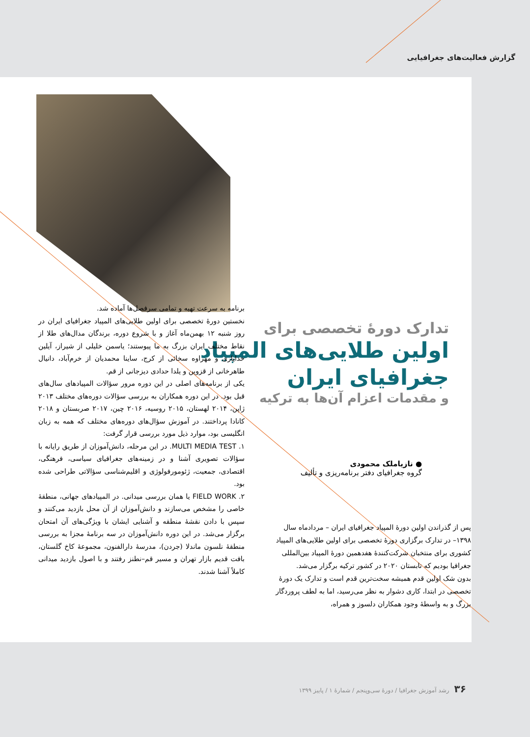گزارش فعالیت‌های جغرافیایی
تدارک دورۀ تخصصی برای
اولین طلایی‌های المپیاد
جغرافیای ایران
و مقدمات اعزام آن‌ها به ترکیه
● نازیاملک محمودی
گروه جغرافیای دفتر برنامه‌ریزی و تألیف
پس از گذراندن اولین دورۀ المپیاد جغرافیای ایران – مردادماه سال ۱۳۹۸– در تدارک برگزاری دورۀ تخصصی برای اولین طلایی‌های المپیاد کشوری برای منتخبان شرکت‌کنندۀ هفدهمین دورۀ المپیاد بین‌المللی جغرافیا بودیم که تابستان ۲۰۲۰ در کشور ترکیه برگزار می‌شد.
بدون شک اولین قدم همیشه سخت‌ترین قدم است و تدارک یک دورۀ تخصصی در ابتدا، کاری دشوار به نظر می‌رسید، اما به لطف پروردگار بزرگ و به واسطۀ وجود همکاران دلسوز و همراه،
برنامه به سرعت تهیه و تمامی سرفصل‌ها آماده شد.
نخستین دورۀ تخصصی برای اولین طلایی‌های المپیاد جغرافیای ایران در روز شنبه ۱۲ بهمن‌ماه آغاز و با شروع دوره، برندگان مدال‌های طلا از نقاط مختلف ایران بزرگ به ما پیوستند؛ یاسمن خلیلی از شیراز، آیلین خدایاری و مهراوه سخائی از کرج، ساینا محمدیان از خرم‌آباد، دانیال طاهرخانی از قزوین و یلدا حدادی دیزجانی از قم.
یکی از برنامه‌های اصلی در این دوره مرور سؤالات المپیادهای سال‌های قبل بود. در این دوره همکاران به بررسی سؤالات دوره‌های مختلف ۲۰۱۳ ژاپن، ۲۰۱۴ لهستان، ۲۰۱۵ روسیه، ۲۰۱۶ چین، ۲۰۱۷ صربستان و ۲۰۱۸ کانادا پرداختند. در آموزش سؤال‌های دوره‌های مختلف که همه به زبان انگلیسی بود، موارد ذیل مورد بررسی قرار گرفت:
۱. MULTI MEDIA TEST. در این مرحله، دانش‌آموزان از طریق رایانه با سؤالات تصویری آشنا و در زمینه‌های جغرافیای سیاسی، فرهنگی، اقتصادی، جمعیت، ژئومورفولوژی و اقلیم‌شناسی سؤالاتی طراحی شده بود.
۲. FIELD WORK یا همان بررسی میدانی. در المپیادهای جهانی، منطقۀ خاصی را مشخص می‌سازند و دانش‌آموزان از آن محل بازدید می‌کنند و سپس با دادن نقشۀ منطقه و آشنایی ایشان با ویژگی‌های آن امتحان برگزار می‌شد. در این دوره دانش‌آموزان در سه برنامۀ مجزا به بررسی منطقۀ نلسون ماندلا (جردن)، مدرسۀ دارالفنون، مجموعۀ کاخ گلستان، بافت قدیم بازار تهران و مسیر قم–نطنز رفتند و با اصول بازدید میدانی کاملاً آشنا شدند.
۳۶رشد آموزش جغرافیا / دورۀ سی‌وپنجم / شمارۀ ۱ / پاییز ۱۳۹۹